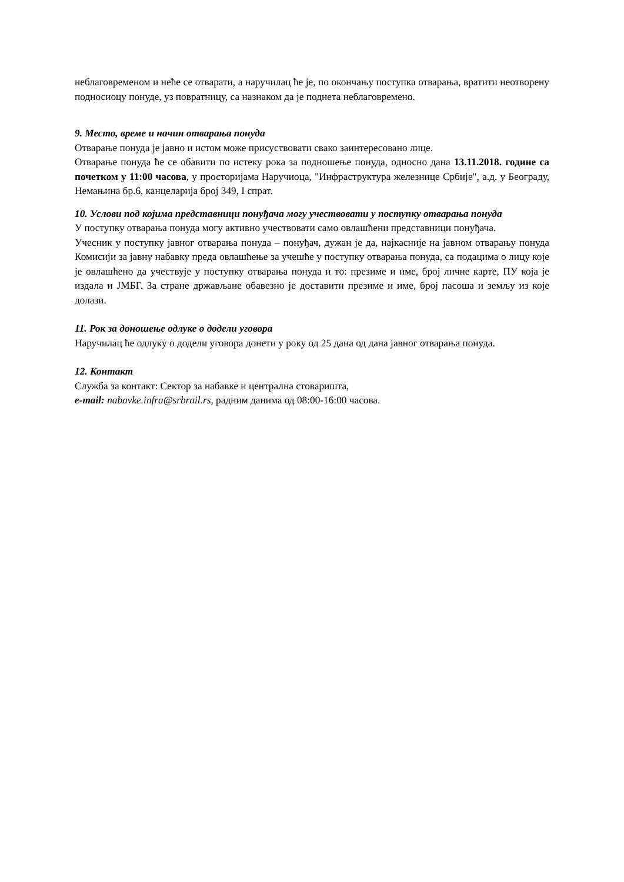неблаговременом и неће се отварати, а наручилац ће је, по окончању поступка отварања, вратити неотворену подносиоцу понуде, уз повратницу, са назнаком да је поднета неблаговремено.
9. Место, време и начин отварања понуда
Отварање понуда је јавно и истом може присуствовати свако заинтересовано лице.
Отварање понуда ће се обавити по истеку рока за подношење понуда, односно дана 13.11.2018. године са почетком у 11:00 часова, у просторијама Наручиоца, "Инфраструктура железнице Србије", а.д. у Београду, Немањина бр.6, канцеларија број 349, I спрат.
10. Услови под којима представници понуђача могу учествовати у поступку отварања понуда
У поступку отварања понуда могу активно учествовати само овлашћени представници понуђача.
Учесник у поступку јавног отварања понуда – понуђач, дужан је да, најкасније на јавном отварању понуда Комисији за јавну набавку преда овлашћење за учешће у поступку отварања понуда, са подацима о лицу које је овлашћено да учествује у поступку отварања понуда и то: презиме и име, број личне карте, ПУ која је издала и ЈМБГ. За стране држављане обавезно је доставити презиме и име, број пасоша и земљу из које долази.
11. Рок за доношење одлуке о додели уговора
Наручилац ће одлуку о додели уговора донети у року од 25 дана од дана јавног отварања понуда.
12. Контакт
Служба за контакт: Сектор за набавке и централна стоваришта,
e-mail: nabavke.infra@srbrail.rs, радним данима од 08:00-16:00 часова.